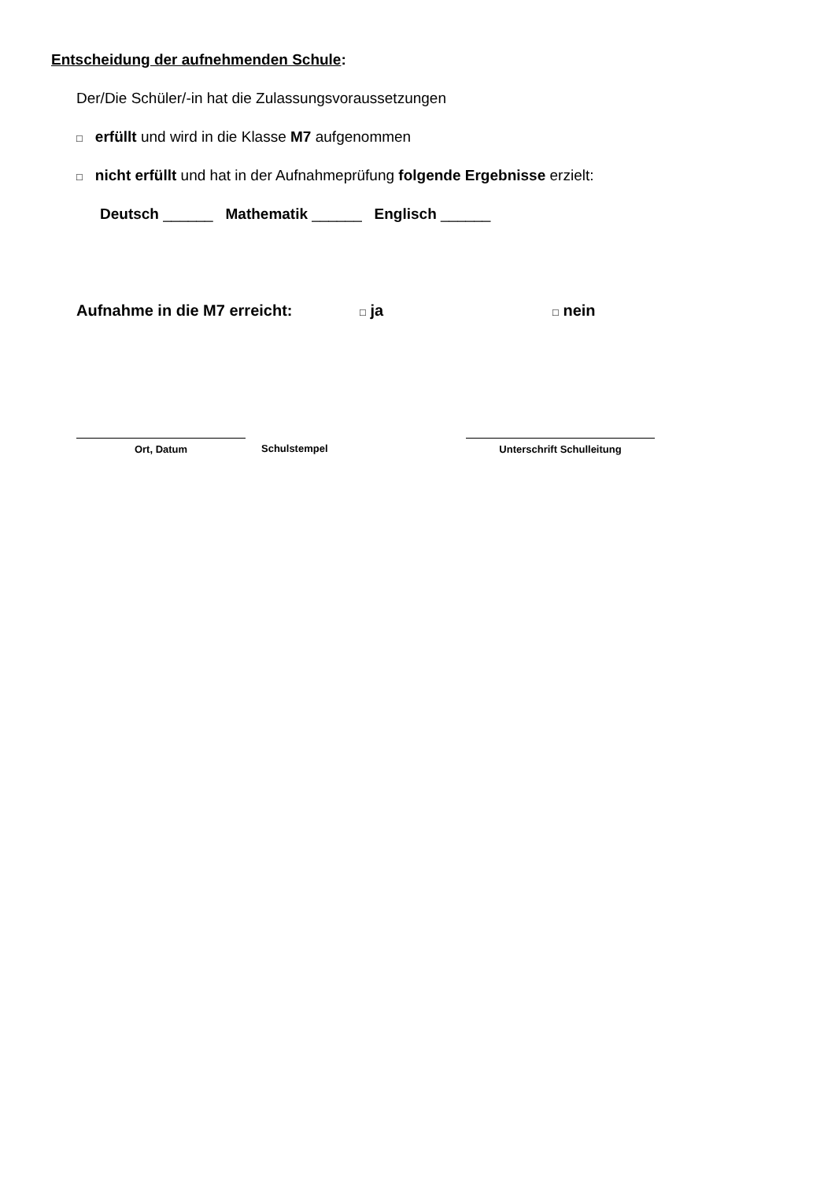Entscheidung der aufnehmenden Schule:
Der/Die Schüler/-in hat die Zulassungsvoraussetzungen
□ erfüllt und wird in die Klasse M7 aufgenommen
□ nicht erfüllt und hat in der Aufnahmeprüfung folgende Ergebnisse erzielt:
Deutsch ______ Mathematik ______ Englisch ______
Aufnahme in die M7 erreicht: □ ja □ nein
Ort, Datum
Schulstempel
Unterschrift Schulleitung